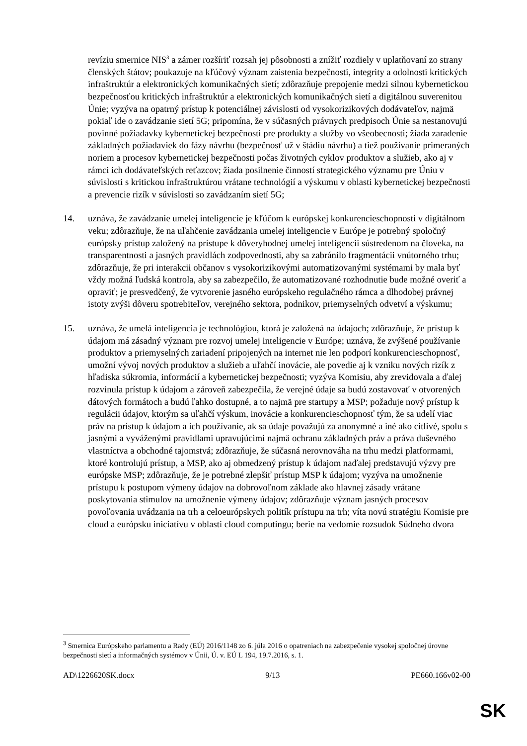revíziu smernice NIS<sup>3</sup> a zámer rozšíriť rozsah jej pôsobnosti a znížiť rozdiely v uplatňovaní zo strany členských štátov; poukazuje na kľúčový význam zaistenia bezpečnosti, integrity a odolnosti kritických infraštruktúr a elektronických komunikačných sietí; zdôrazňuje prepojenie medzi silnou kybernetickou bezpečnosťou kritických infraštruktúr a elektronických komunikačných sietí a digitálnou suverenitou Únie; vyzýva na opatrný prístup k potenciálnej závislosti od vysokorizikových dodávateľov, najmä pokiaľ ide o zavádzanie sietí 5G; pripomína, že v súčasných právnych predpisoch Únie sa nestanovujú povinné požiadavky kybernetickej bezpečnosti pre produkty a služby vo všeobecnosti; žiada zaradenie základných požiadaviek do fázy návrhu (bezpečnosť už v štádiu návrhu) a tiež používanie primeraných noriem a procesov kybernetickej bezpečnosti počas životných cyklov produktov a služieb, ako aj v rámci ich dodávateľských reťazcov; žiada posilnenie činností strategického významu pre Úniu v súvislosti s kritickou infraštruktúrou vrátane technológií a výskumu v oblasti kybernetickej bezpečnosti a prevencie rizík v súvislosti so zavádzaním sietí 5G;
14. uznáva, že zavádzanie umelej inteligencie je kľúčom k európskej konkurencieschopnosti v digitálnom veku; zdôrazňuje, že na uľahčenie zavádzania umelej inteligencie v Európe je potrebný spoločný európsky prístup založený na prístupe k dôveryhodnej umelej inteligencii sústredenom na človeka, na transparentnosti a jasných pravidlách zodpovednosti, aby sa zabránilo fragmentácii vnútorného trhu; zdôrazňuje, že pri interakcii občanov s vysokorizikovými automatizovanými systémami by mala byť vždy možná ľudská kontrola, aby sa zabezpečilo, že automatizované rozhodnutie bude možné overiť a opraviť; je presvedčený, že vytvorenie jasného európskeho regulačného rámca a dlhodobej právnej istoty zvýši dôveru spotrebiteľov, verejného sektora, podnikov, priemyselných odvetví a výskumu;
15. uznáva, že umelá inteligencia je technológiou, ktorá je založená na údajoch; zdôrazňuje, že prístup k údajom má zásadný význam pre rozvoj umelej inteligencie v Európe; uznáva, že zvýšené používanie produktov a priemyselných zariadení pripojených na internet nie len podporí konkurencieschopnosť, umožní vývoj nových produktov a služieb a uľahčí inovácie, ale povedie aj k vzniku nových rizík z hľadiska súkromia, informácií a kybernetickej bezpečnosti; vyzýva Komisiu, aby zrevidovala a ďalej rozvinula prístup k údajom a zároveň zabezpečila, že verejné údaje sa budú zostavovať v otvorených dátových formátoch a budú ľahko dostupné, a to najmä pre startupy a MSP; požaduje nový prístup k regulácii údajov, ktorým sa uľahčí výskum, inovácie a konkurencieschopnosť tým, že sa udelí viac práv na prístup k údajom a ich používanie, ak sa údaje považujú za anonymné a iné ako citlivé, spolu s jasnými a vyváženými pravidlami upravujúcimi najmä ochranu základných práv a práva duševného vlastníctva a obchodné tajomstvá; zdôrazňuje, že súčasná nerovnováha na trhu medzi platformami, ktoré kontrolujú prístup, a MSP, ako aj obmedzený prístup k údajom naďalej predstavujú výzvy pre európske MSP; zdôrazňuje, že je potrebné zlepšiť prístup MSP k údajom; vyzýva na umožnenie prístupu k postupom výmeny údajov na dobrovoľnom základe ako hlavnej zásady vrátane poskytovania stimulov na umožnenie výmeny údajov; zdôrazňuje význam jasných procesov povoľovania uvádzania na trh a celoeurópskych politík prístupu na trh; víta novú stratégiu Komisie pre cloud a európsku iniciatívu v oblasti cloud computingu; berie na vedomie rozsudok Súdneho dvora
<sup>3</sup> Smernica Európskeho parlamentu a Rady (EÚ) 2016/1148 zo 6. júla 2016 o opatreniach na zabezpečenie vysokej spoločnej úrovne bezpečnosti sietí a informačných systémov v Únii, Ú. v. EÚ L 194, 19.7.2016, s. 1.
AD\1226620SK.docx 9/13 PE660.166v02-00
SK